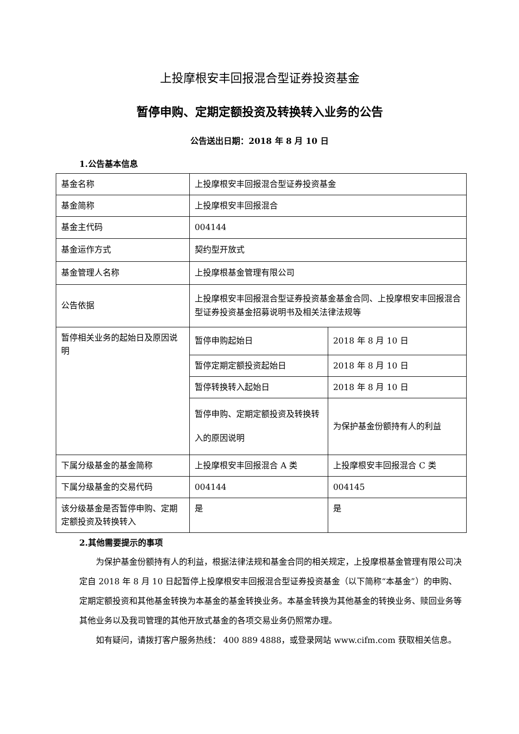上投摩根安丰回报混合型证券投资基金
暂停申购、定期定额投资及转换转入业务的公告
公告送出日期：2018 年 8 月 10 日
1.公告基本信息
| 基金名称 | 上投摩根安丰回报混合型证券投资基金 | |
| 基金简称 | 上投摩根安丰回报混合 | |
| 基金主代码 | 004144 | |
| 基金运作方式 | 契约型开放式 | |
| 基金管理人名称 | 上投摩根基金管理有限公司 | |
| 公告依据 | 上投摩根安丰回报混合型证券投资基金基金合同、上投摩根安丰回报混合型证券投资基金招募说明书及相关法律法规等 | |
| 暂停相关业务的起始日及原因说明 | 暂停申购起始日 | 2018 年 8 月 10 日 |
| | 暂停定期定额投资起始日 | 2018 年 8 月 10 日 |
| | 暂停转换转入起始日 | 2018 年 8 月 10 日 |
| | 暂停申购、定期定额投资及转换转入的原因说明 | 为保护基金份额持有人的利益 |
| 下属分级基金的基金简称 | 上投摩根安丰回报混合 A 类 | 上投摩根安丰回报混合 C 类 |
| 下属分级基金的交易代码 | 004144 | 004145 |
| 该分级基金是否暂停申购、定期定额投资及转换转入 | 是 | 是 |
2.其他需要提示的事项
为保护基金份额持有人的利益，根据法律法规和基金合同的相关规定，上投摩根基金管理有限公司决定自 2018 年 8 月 10 日起暂停上投摩根安丰回报混合型证券投资基金（以下简称“本基金”）的申购、定期定额投资和其他基金转换为本基金的基金转换业务。本基金转换为其他基金的转换业务、赎回业务等其他业务以及我司管理的其他开放式基金的各项交易业务仍照常办理。
如有疑问，请拨打客户服务热线： 400 889 4888，或登录网站 www.cifm.com 获取相关信息。